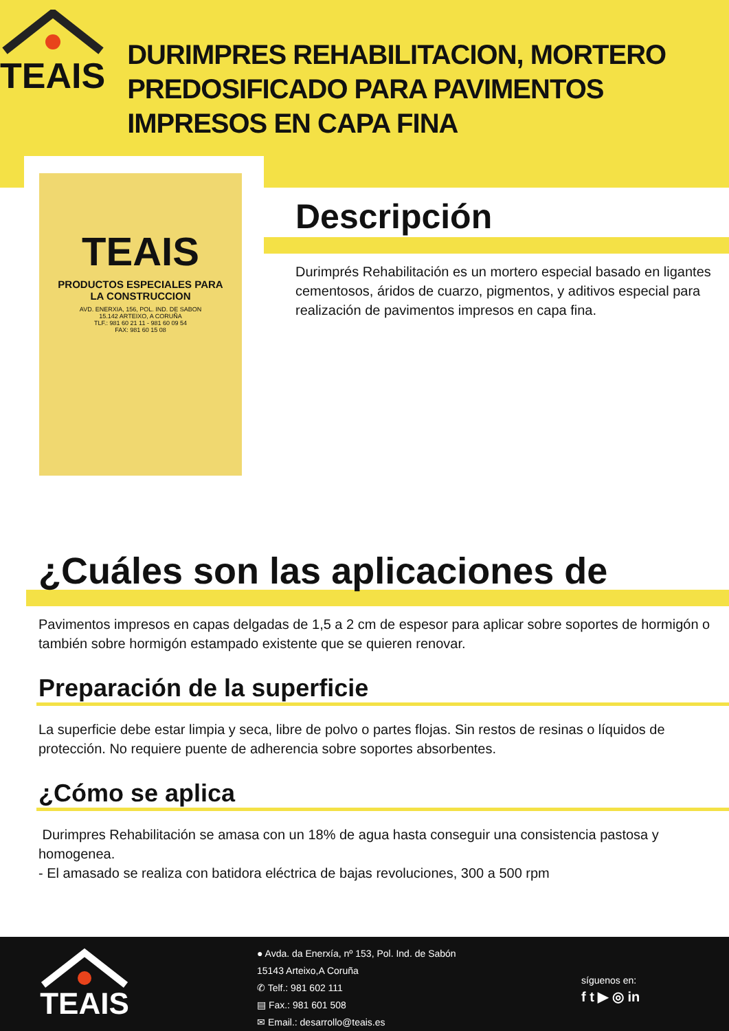TEAIS
DURIMPRES REHABILITACION, MORTERO PREDOSIFICADO PARA PAVIMENTOS IMPRESOS EN CAPA FINA
TEAIS
PRODUCTOS ESPECIALES PARA
LA CONSTRUCCION
AVD. ENERXIA, 156, POL. IND. DE SABON
15.142 ARTEIXO, A CORUÑA
TLF.: 981 60 21 11 - 981 60 09 54
FAX: 981 60 15 08
Descripción
Durimprés Rehabilitación es un mortero especial basado en ligantes cementosos, áridos de cuarzo, pigmentos, y aditivos especial para realización de pavimentos impresos en capa fina.
¿Cuáles son las aplicaciones de
Pavimentos impresos en capas delgadas de 1,5 a 2 cm de espesor para aplicar sobre soportes de hormigón o también sobre hormigón estampado existente que se quieren renovar.
Preparación de la superficie
La superficie debe estar limpia y seca, libre de polvo o partes flojas. Sin restos de resinas o líquidos de protección. No requiere puente de adherencia sobre soportes absorbentes.
¿Cómo se aplica
Durimpres Rehabilitación se amasa con un 18% de agua hasta conseguir una consistencia pastosa y homogenea.
- El amasado se realiza con batidora eléctrica de bajas revoluciones, 300 a 500 rpm
TEAIS
● Avda. da Enerxía, nº 153, Pol. Ind. de Sabón
15143 Arteixo,A Coruña
✆ Telf.: 981 602 111
▤ Fax.: 981 601 508
✉ Email.: desarrollo@teais.es
síguenos en:
f t ▶ ◎ in